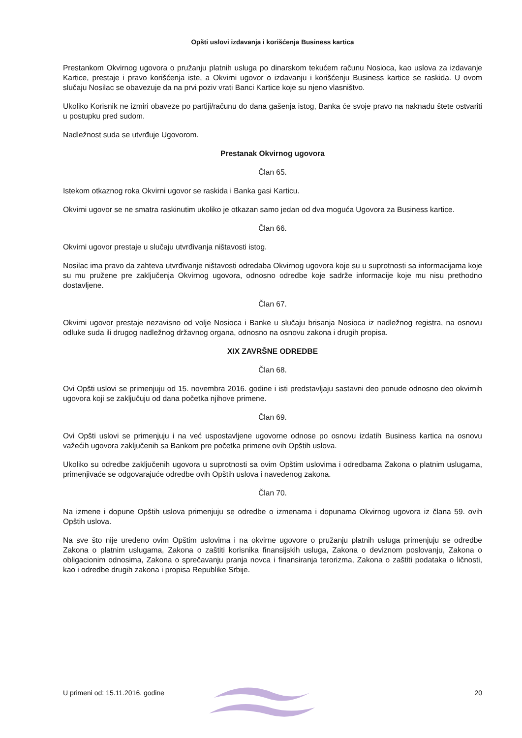Opšti uslovi izdavanja i korišćenja Business kartica
Prestankom Okvirnog ugovora o pružanju platnih usluga po dinarskom tekućem računu Nosioca, kao uslova za izdavanje Kartice, prestaje i pravo korišćenja iste, a Okvirni ugovor o izdavanju i korišćenju Business kartice se raskida. U ovom slučaju Nosilac se obavezuje da na prvi poziv vrati Banci Kartice koje su njeno vlasništvo.
Ukoliko Korisnik ne izmiri obaveze po partiji/računu do dana gašenja istog, Banka će svoje pravo na naknadu štete ostvariti u postupku pred sudom.
Nadležnost suda se utvrđuje Ugovorom.
Prestanak Okvirnog ugovora
Član 65.
Istekom otkaznog roka Okvirni ugovor se raskida i Banka gasi Karticu.
Okvirni ugovor se ne smatra raskinutim ukoliko je otkazan samo jedan od dva moguća Ugovora za Business kartice.
Član 66.
Okvirni ugovor prestaje u slučaju utvrđivanja ništavosti istog.
Nosilac ima pravo da zahteva utvrđivanje ništavosti odredaba Okvirnog ugovora koje su u suprotnosti sa informacijama koje su mu pružene pre zaključenja Okvirnog ugovora, odnosno odredbe koje sadrže informacije koje mu nisu prethodno dostavljene.
Član 67.
Okvirni ugovor prestaje nezavisno od volje Nosioca i Banke u slučaju brisanja Nosioca iz nadležnog registra, na osnovu odluke suda ili drugog nadležnog državnog organa, odnosno na osnovu zakona i drugih propisa.
XIX ZAVRŠNE ODREDBE
Član 68.
Ovi Opšti uslovi se primenjuju od 15. novembra 2016. godine i isti predstavljaju sastavni deo ponude odnosno deo okvirnih ugovora koji se zaključuju od dana početka njihove primene.
Član 69.
Ovi Opšti uslovi se primenjuju i na već uspostavljene ugovorne odnose po osnovu izdatih Business kartica na osnovu važećih ugovora zaključenih sa Bankom pre početka primene ovih Opštih uslova.
Ukoliko su odredbe zaključenih ugovora u suprotnosti sa ovim Opštim uslovima i odredbama Zakona o platnim uslugama, primenjivaće se odgovarajuće odredbe ovih Opštih uslova i navedenog zakona.
Član 70.
Na izmene i dopune Opštih uslova primenjuju se odredbe o izmenama i dopunama Okvirnog ugovora iz člana 59. ovih Opštih uslova.
Na sve što nije uređeno ovim Opštim uslovima i na okvirne ugovore o pružanju platnih usluga primenjuju se odredbe Zakona o platnim uslugama, Zakona o zaštiti korisnika finansijskih usluga, Zakona o deviznom poslovanju, Zakona o obligacionim odnosima, Zakona o sprečavanju pranja novca i finansiranja terorizma, Zakona o zaštiti podataka o ličnosti, kao i odredbe drugih zakona i propisa Republike Srbije.
U primeni od: 15.11.2016. godine 20